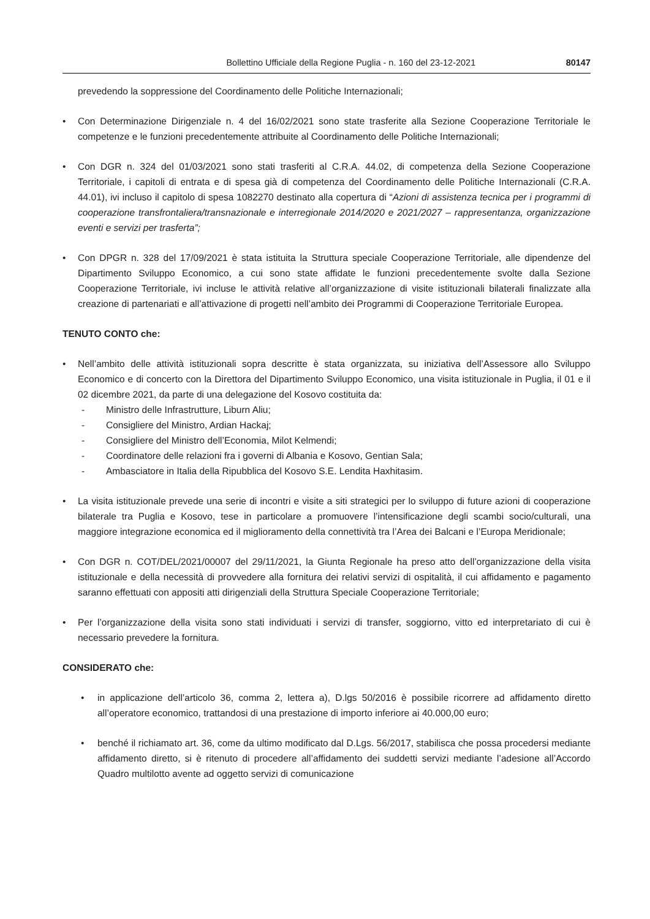Bollettino Ufficiale della Regione Puglia - n. 160 del 23-12-2021 80147
prevedendo la soppressione del Coordinamento delle Politiche Internazionali;
• Con Determinazione Dirigenziale n. 4 del 16/02/2021 sono state trasferite alla Sezione Cooperazione Territoriale le competenze e le funzioni precedentemente attribuite al Coordinamento delle Politiche Internazionali;
• Con DGR n. 324 del 01/03/2021 sono stati trasferiti al C.R.A. 44.02, di competenza della Sezione Cooperazione Territoriale, i capitoli di entrata e di spesa già di competenza del Coordinamento delle Politiche Internazionali (C.R.A. 44.01), ivi incluso il capitolo di spesa 1082270 destinato alla copertura di “Azioni di assistenza tecnica per i programmi di cooperazione transfrontaliera/transnazionale e interregionale 2014/2020 e 2021/2027 – rappresentanza, organizzazione eventi e servizi per trasferta”;
• Con DPGR n. 328 del 17/09/2021 è stata istituita la Struttura speciale Cooperazione Territoriale, alle dipendenze del Dipartimento Sviluppo Economico, a cui sono state affidate le funzioni precedentemente svolte dalla Sezione Cooperazione Territoriale, ivi incluse le attività relative all’organizzazione di visite istituzionali bilaterali finalizzate alla creazione di partenariati e all’attivazione di progetti nell’ambito dei Programmi di Cooperazione Territoriale Europea.
TENUTO CONTO che:
• Nell’ambito delle attività istituzionali sopra descritte è stata organizzata, su iniziativa dell’Assessore allo Sviluppo Economico e di concerto con la Direttora del Dipartimento Sviluppo Economico, una visita istituzionale in Puglia, il 01 e il 02 dicembre 2021, da parte di una delegazione del Kosovo costituita da:
- Ministro delle Infrastrutture, Liburn Aliu;
- Consigliere del Ministro, Ardian Hackaj;
- Consigliere del Ministro dell’Economia, Milot Kelmendi;
- Coordinatore delle relazioni fra i governi di Albania e Kosovo, Gentian Sala;
- Ambasciatore in Italia della Ripubblica del Kosovo S.E. Lendita Haxhitasim.
• La visita istituzionale prevede una serie di incontri e visite a siti strategici per lo sviluppo di future azioni di cooperazione bilaterale tra Puglia e Kosovo, tese in particolare a promuovere l’intensificazione degli scambi socio/culturali, una maggiore integrazione economica ed il miglioramento della connettività tra l’Area dei Balcani e l’Europa Meridionale;
• Con DGR n. COT/DEL/2021/00007 del 29/11/2021, la Giunta Regionale ha preso atto dell’organizzazione della visita istituzionale e della necessità di provvedere alla fornitura dei relativi servizi di ospitalità, il cui affidamento e pagamento saranno effettuati con appositi atti dirigenziali della Struttura Speciale Cooperazione Territoriale;
• Per l’organizzazione della visita sono stati individuati i servizi di transfer, soggiorno, vitto ed interpretariato di cui è necessario prevedere la fornitura.
CONSIDERATO che:
• in applicazione dell’articolo 36, comma 2, lettera a), D.lgs 50/2016 è possibile ricorrere ad affidamento diretto all’operatore economico, trattandosi di una prestazione di importo inferiore ai 40.000,00 euro;
• benché il richiamato art. 36, come da ultimo modificato dal D.Lgs. 56/2017, stabilisca che possa procedersi mediante affidamento diretto, si è ritenuto di procedere all’affidamento dei suddetti servizi mediante l’adesione all’Accordo Quadro multilotto avente ad oggetto servizi di comunicazione